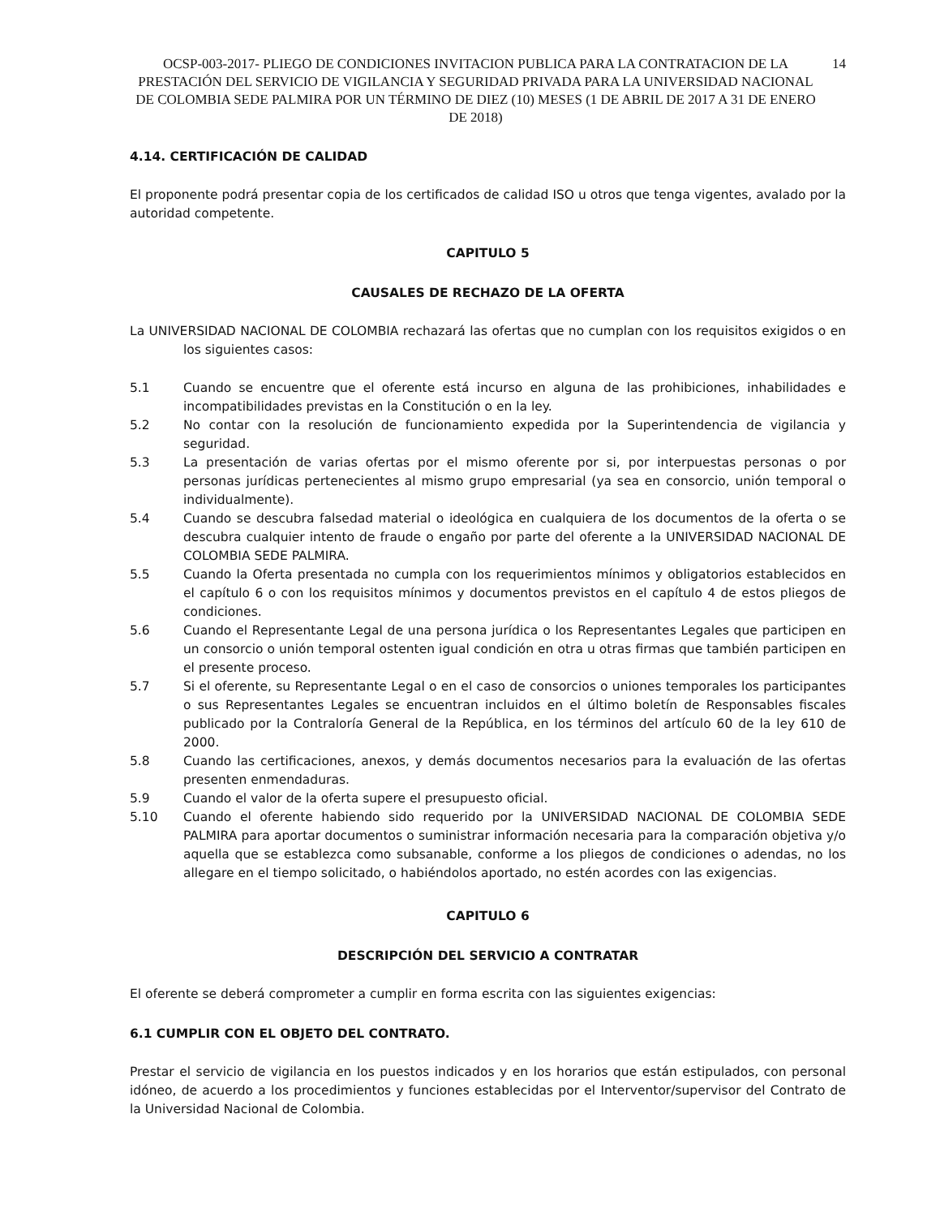OCSP-003-2017- PLIEGO DE CONDICIONES INVITACION PUBLICA PARA LA CONTRATACION DE LA PRESTACIÓN DEL SERVICIO DE VIGILANCIA Y SEGURIDAD PRIVADA PARA LA UNIVERSIDAD NACIONAL DE COLOMBIA SEDE PALMIRA POR UN TÉRMINO DE DIEZ (10) MESES (1 DE ABRIL DE 2017 A 31 DE ENERO DE 2018)
14
4.14. CERTIFICACIÓN DE CALIDAD
El proponente podrá presentar copia de los certificados de calidad ISO u otros que tenga vigentes, avalado por la autoridad competente.
CAPITULO 5
CAUSALES DE RECHAZO DE LA OFERTA
La UNIVERSIDAD NACIONAL DE COLOMBIA rechazará las ofertas que no cumplan con los requisitos exigidos o en los siguientes casos:
5.1 Cuando se encuentre que el oferente está incurso en alguna de las prohibiciones, inhabilidades e incompatibilidades previstas en la Constitución o en la ley.
5.2 No contar con la resolución de funcionamiento expedida por la Superintendencia de vigilancia y seguridad.
5.3 La presentación de varias ofertas por el mismo oferente por si, por interpuestas personas o por personas jurídicas pertenecientes al mismo grupo empresarial (ya sea en consorcio, unión temporal o individualmente).
5.4 Cuando se descubra falsedad material o ideológica en cualquiera de los documentos de la oferta o se descubra cualquier intento de fraude o engaño por parte del oferente a la UNIVERSIDAD NACIONAL DE COLOMBIA SEDE PALMIRA.
5.5 Cuando la Oferta presentada no cumpla con los requerimientos mínimos y obligatorios establecidos en el capítulo 6 o con los requisitos mínimos y documentos previstos en el capítulo 4 de estos pliegos de condiciones.
5.6 Cuando el Representante Legal de una persona jurídica o los Representantes Legales que participen en un consorcio o unión temporal ostenten igual condición en otra u otras firmas que también participen en el presente proceso.
5.7 Si el oferente, su Representante Legal o en el caso de consorcios o uniones temporales los participantes o sus Representantes Legales se encuentran incluidos en el último boletín de Responsables fiscales publicado por la Contraloría General de la República, en los términos del artículo 60 de la ley 610 de 2000.
5.8 Cuando las certificaciones, anexos, y demás documentos necesarios para la evaluación de las ofertas presenten enmendaduras.
5.9 Cuando el valor de la oferta supere el presupuesto oficial.
5.10 Cuando el oferente habiendo sido requerido por la UNIVERSIDAD NACIONAL DE COLOMBIA SEDE PALMIRA para aportar documentos o suministrar información necesaria para la comparación objetiva y/o aquella que se establezca como subsanable, conforme a los pliegos de condiciones o adendas, no los allegare en el tiempo solicitado, o habiéndolos aportado, no estén acordes con las exigencias.
CAPITULO 6
DESCRIPCIÓN DEL SERVICIO A CONTRATAR
El oferente se deberá comprometer a cumplir en forma escrita con las siguientes exigencias:
6.1 CUMPLIR CON EL OBJETO DEL CONTRATO.
Prestar el servicio de vigilancia en los puestos indicados y en los horarios que están estipulados, con personal idóneo, de acuerdo a los procedimientos y funciones establecidas por el Interventor/supervisor del Contrato de la Universidad Nacional de Colombia.